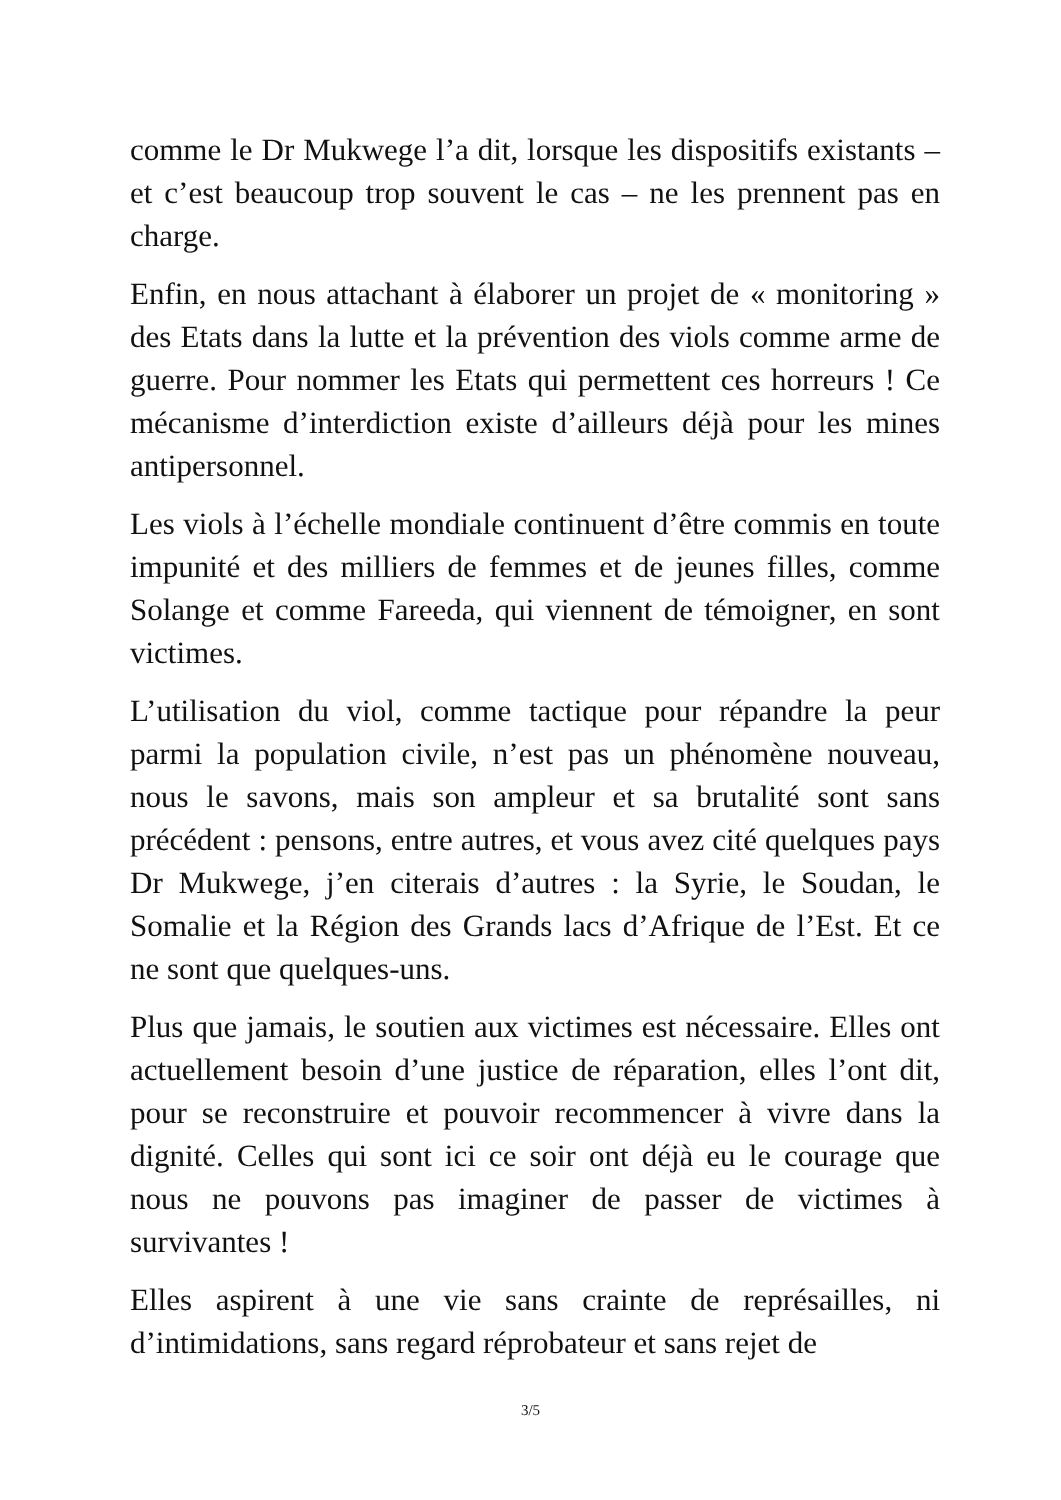comme le Dr Mukwege l’a dit, lorsque les dispositifs existants – et c’est beaucoup trop souvent le cas – ne les prennent pas en charge.
Enfin, en nous attachant à élaborer un projet de « monitoring » des Etats dans la lutte et la prévention des viols comme arme de guerre. Pour nommer les Etats qui permettent ces horreurs ! Ce mécanisme d’interdiction existe d’ailleurs déjà pour les mines antipersonnel.
Les viols à l’échelle mondiale continuent d’être commis en toute impunité et des milliers de femmes et de jeunes filles, comme Solange et comme Fareeda, qui viennent de témoigner, en sont victimes.
L’utilisation du viol, comme tactique pour répandre la peur parmi la population civile, n’est pas un phénomène nouveau, nous le savons, mais son ampleur et sa brutalité sont sans précédent : pensons, entre autres, et vous avez cité quelques pays Dr Mukwege, j’en citerais d’autres : la Syrie, le Soudan, le Somalie et la Région des Grands lacs d’Afrique de l’Est. Et ce ne sont que quelques-uns.
Plus que jamais, le soutien aux victimes est nécessaire. Elles ont actuellement besoin d’une justice de réparation, elles l’ont dit, pour se reconstruire et pouvoir recommencer à vivre dans la dignité. Celles qui sont ici ce soir ont déjà eu le courage que nous ne pouvons pas imaginer de passer de victimes à survivantes !
Elles aspirent à une vie sans crainte de représailles, ni d’intimidations, sans regard réprobateur et sans rejet de
3/5